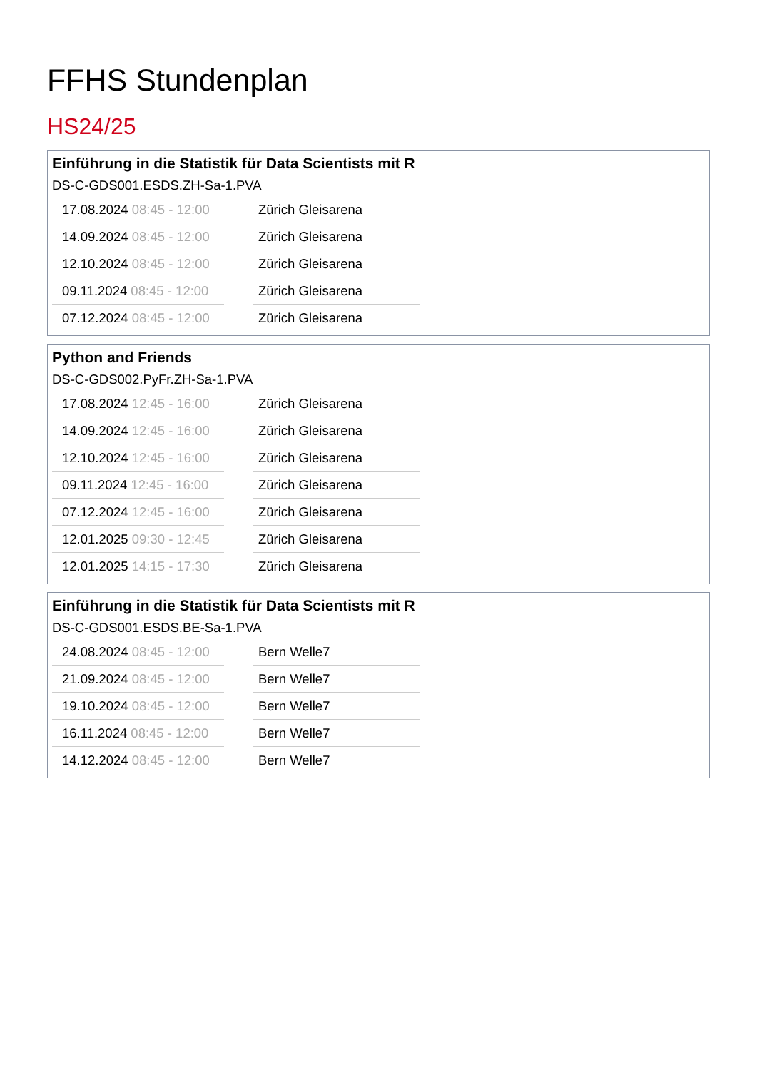FFHS Stundenplan
HS24/25
Einführung in die Statistik für Data Scientists mit R
DS-C-GDS001.ESDS.ZH-Sa-1.PVA
| 17.08.2024 08:45 - 12:00 | | Zürich Gleisarena | |
| 14.09.2024 08:45 - 12:00 | | Zürich Gleisarena | |
| 12.10.2024 08:45 - 12:00 | | Zürich Gleisarena | |
| 09.11.2024 08:45 - 12:00 | | Zürich Gleisarena | |
| 07.12.2024 08:45 - 12:00 | | Zürich Gleisarena | |
Python and Friends
DS-C-GDS002.PyFr.ZH-Sa-1.PVA
| 17.08.2024 12:45 - 16:00 | | Zürich Gleisarena | |
| 14.09.2024 12:45 - 16:00 | | Zürich Gleisarena | |
| 12.10.2024 12:45 - 16:00 | | Zürich Gleisarena | |
| 09.11.2024 12:45 - 16:00 | | Zürich Gleisarena | |
| 07.12.2024 12:45 - 16:00 | | Zürich Gleisarena | |
| 12.01.2025 09:30 - 12:45 | | Zürich Gleisarena | |
| 12.01.2025 14:15 - 17:30 | | Zürich Gleisarena | |
Einführung in die Statistik für Data Scientists mit R
DS-C-GDS001.ESDS.BE-Sa-1.PVA
| 24.08.2024 08:45 - 12:00 | | Bern Welle7 | |
| 21.09.2024 08:45 - 12:00 | | Bern Welle7 | |
| 19.10.2024 08:45 - 12:00 | | Bern Welle7 | |
| 16.11.2024 08:45 - 12:00 | | Bern Welle7 | |
| 14.12.2024 08:45 - 12:00 | | Bern Welle7 | |